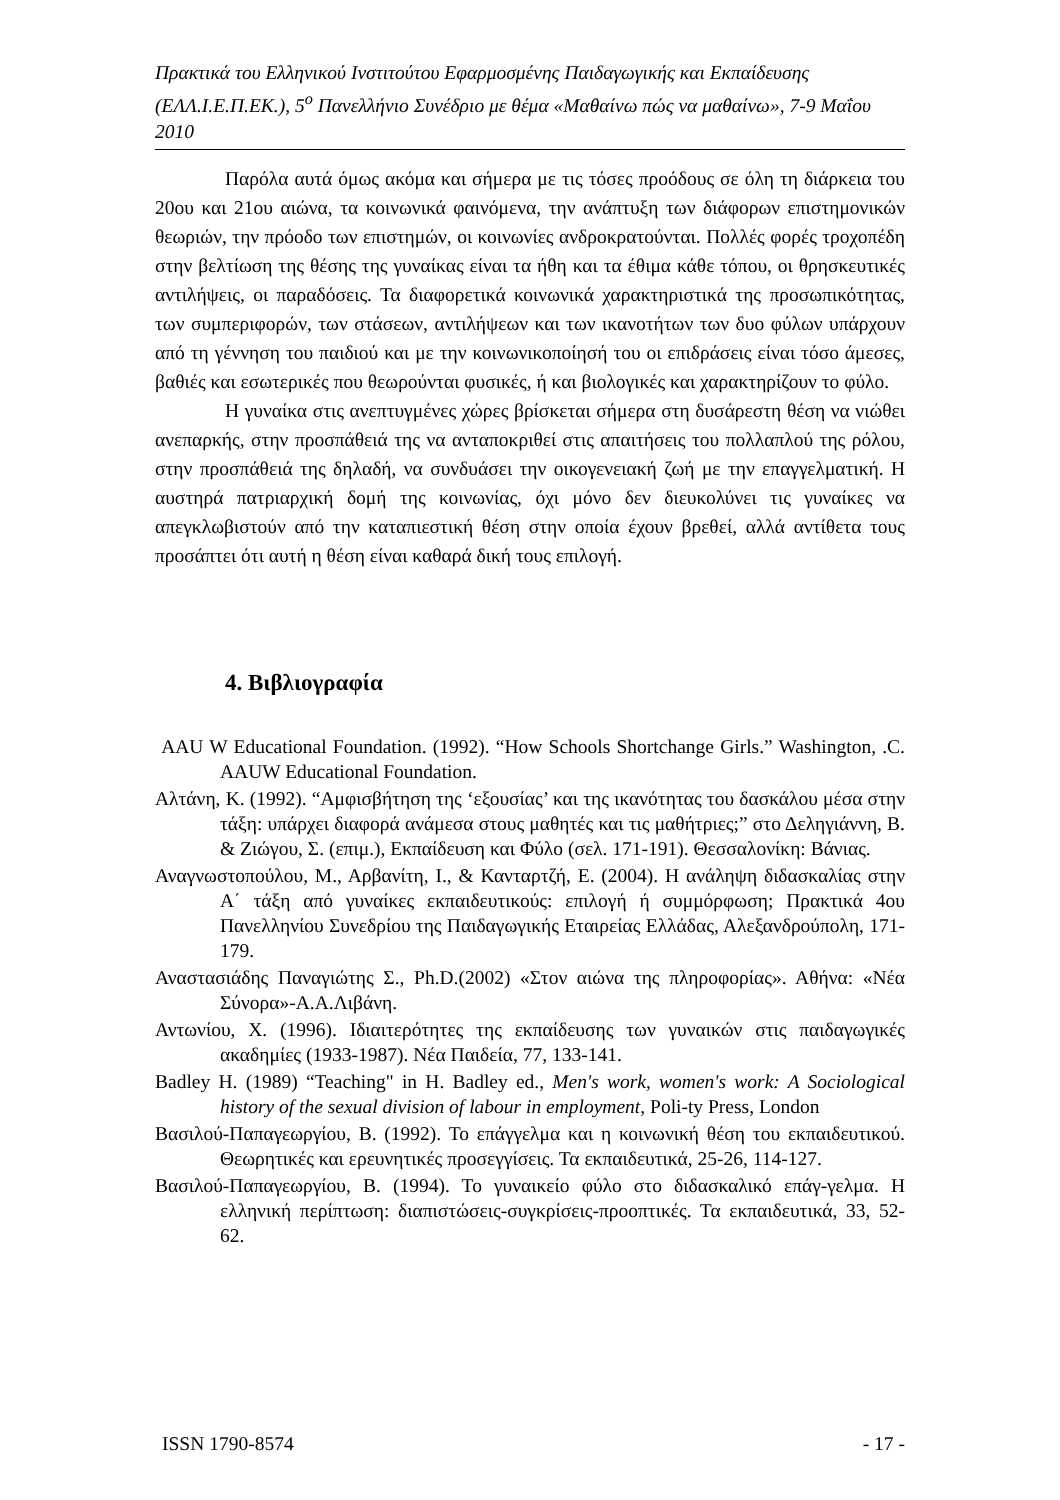Πρακτικά του Ελληνικού Ινστιτούτου Εφαρμοσμένης Παιδαγωγικής και Εκπαίδευσης (ΕΛΛ.Ι.Ε.Π.ΕΚ.), 5<sup>ο</sup> Πανελλήνιο Συνέδριο με θέμα «Μαθαίνω πώς να μαθαίνω», 7-9 Μαΐου 2010
Παρόλα αυτά όμως ακόμα και σήμερα με τις τόσες προόδους σε όλη τη διάρκεια του 20ου και 21ου αιώνα, τα κοινωνικά φαινόμενα, την ανάπτυξη των διάφορων επιστημονικών θεωριών, την πρόοδο των επιστημών, οι κοινωνίες ανδροκρατούνται. Πολλές φορές τροχοπέδη στην βελτίωση της θέσης της γυναίκας είναι τα ήθη και τα έθιμα κάθε τόπου, οι θρησκευτικές αντιλήψεις, οι παραδόσεις. Τα διαφορετικά κοινωνικά χαρακτηριστικά της προσωπικότητας, των συμπεριφορών, των στάσεων, αντιλήψεων και των ικανοτήτων των δυο φύλων υπάρχουν από τη γέννηση του παιδιού και με την κοινωνικοποίησή του οι επιδράσεις είναι τόσο άμεσες, βαθιές και εσωτερικές που θεωρούνται φυσικές, ή και βιολογικές και χαρακτηρίζουν το φύλο.
Η γυναίκα στις ανεπτυγμένες χώρες βρίσκεται σήμερα στη δυσάρεστη θέση να νιώθει ανεπαρκής, στην προσπάθειά της να ανταποκριθεί στις απαιτήσεις του πολλαπλού της ρόλου, στην προσπάθειά της δηλαδή, να συνδυάσει την οικογενειακή ζωή με την επαγγελματική. Η αυστηρά πατριαρχική δομή της κοινωνίας, όχι μόνο δεν διευκολύνει τις γυναίκες να απεγκλωβιστούν από την καταπιεστική θέση στην οποία έχουν βρεθεί, αλλά αντίθετα τους προσάπτει ότι αυτή η θέση είναι καθαρά δική τους επιλογή.
4. Βιβλιογραφία
AAU W Educational Foundation. (1992). “How Schools Shortchange Girls.” Washington, .C. AAUW Educational Foundation.
Αλτάνη, Κ. (1992). “Αμφισβήτηση της ‘εξουσίας’ και της ικανότητας του δασκάλου μέσα στην τάξη: υπάρχει διαφορά ανάμεσα στους μαθητές και τις μαθήτριες;” στο Δεληγιάννη, Β. & Ζιώγου, Σ. (επιμ.), Εκπαίδευση και Φύλο (σελ. 171-191). Θεσσαλονίκη: Βάνιας.
Αναγνωστοπούλου, Μ., Αρβανίτη, Ι., & Κανταρτζή, Ε. (2004). Η ανάληψη διδασκαλίας στην Α΄ τάξη από γυναίκες εκπαιδευτικούς: επιλογή ή συμμόρφωση; Πρακτικά 4ου Πανελληνίου Συνεδρίου της Παιδαγωγικής Εταιρείας Ελλάδας, Αλεξανδρούπολη, 171-179.
Αναστασιάδης Παναγιώτης Σ., Ph.D.(2002) «Στον αιώνα της πληροφορίας». Αθήνα: «Νέα Σύνορα»-Α.Α.Λιβάνη.
Αντωνίου, Χ. (1996). Ιδιαιτερότητες της εκπαίδευσης των γυναικών στις παιδαγωγικές ακαδημίες (1933-1987). Νέα Παιδεία, 77, 133-141.
Badley H. (1989) “Teaching" in H. Badley ed., Men's work, women's work: A Sociological history of the sexual division of labour in employment, Poli-ty Press, London
Βασιλού-Παπαγεωργίου, Β. (1992). Το επάγγελμα και η κοινωνική θέση του εκπαιδευτικού. Θεωρητικές και ερευνητικές προσεγγίσεις. Τα εκπαιδευτικά, 25-26, 114-127.
Βασιλού-Παπαγεωργίου, Β. (1994). Το γυναικείο φύλο στο διδασκαλικό επάγ-γελμα. Η ελληνική περίπτωση: διαπιστώσεις-συγκρίσεις-προοπτικές. Τα εκπαιδευτικά, 33, 52-62.
ISSN 1790-8574 - 17 -